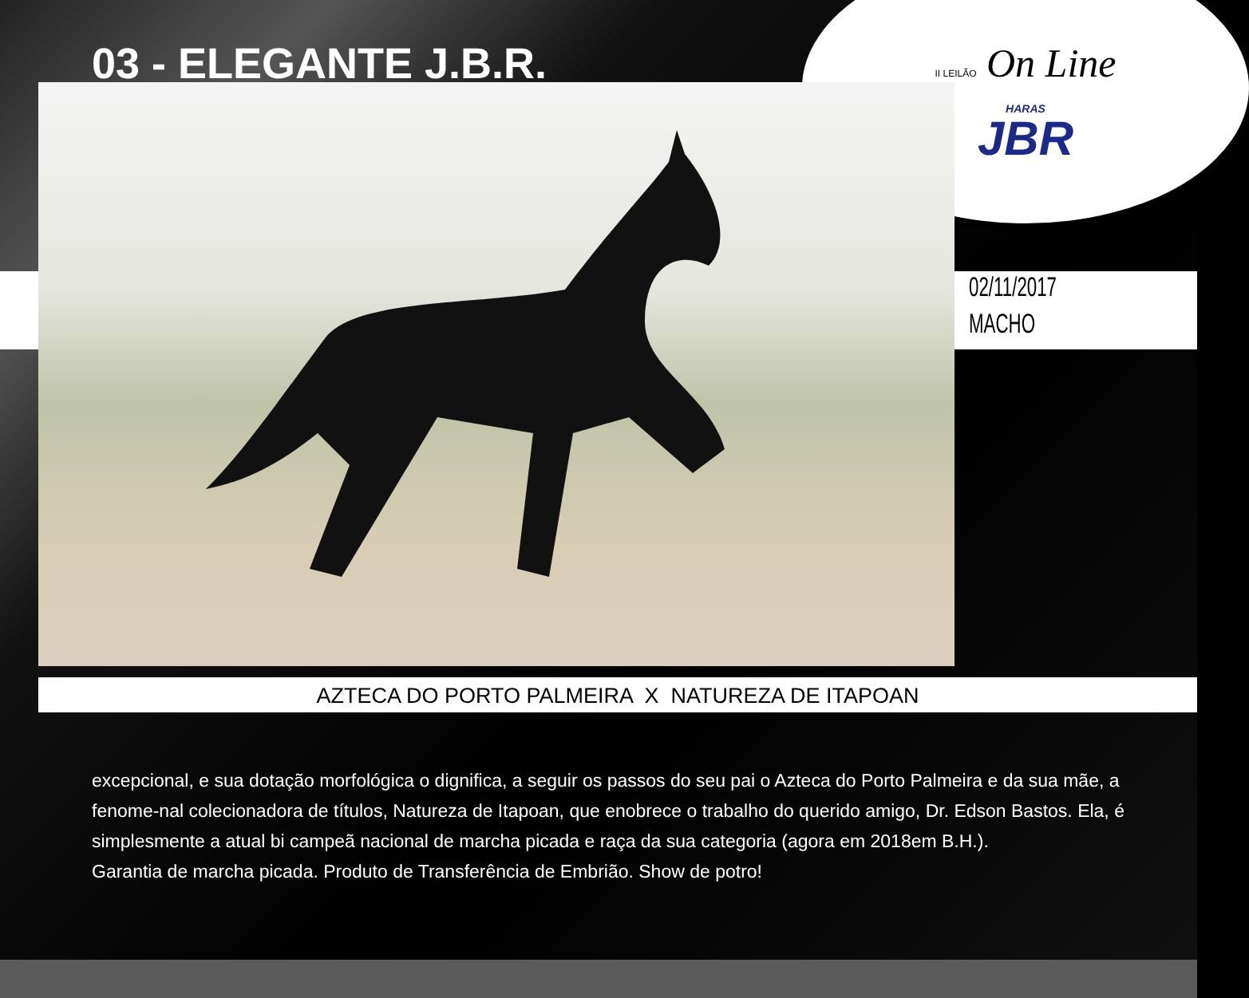II LEILÃO On Line
HARAS
JBR
03 - ELEGANTE J.B.R.
02/11/2017
MACHO
AZTECA DO PORTO PALMEIRA X NATUREZA DE ITAPOAN
excepcional, e sua dotação morfológica o dignifica, a seguir os passos do seu pai o Azteca do Porto Palmeira e da sua mãe, a fenome-nal colecionadora de títulos, Natureza de Itapoan, que enobrece o trabalho do querido amigo, Dr. Edson Bastos. Ela, é simplesmente a atual bi campeã nacional de marcha picada e raça da sua categoria (agora em 2018em B.H.).
Garantia de marcha picada. Produto de Transferência de Embrião. Show de potro!